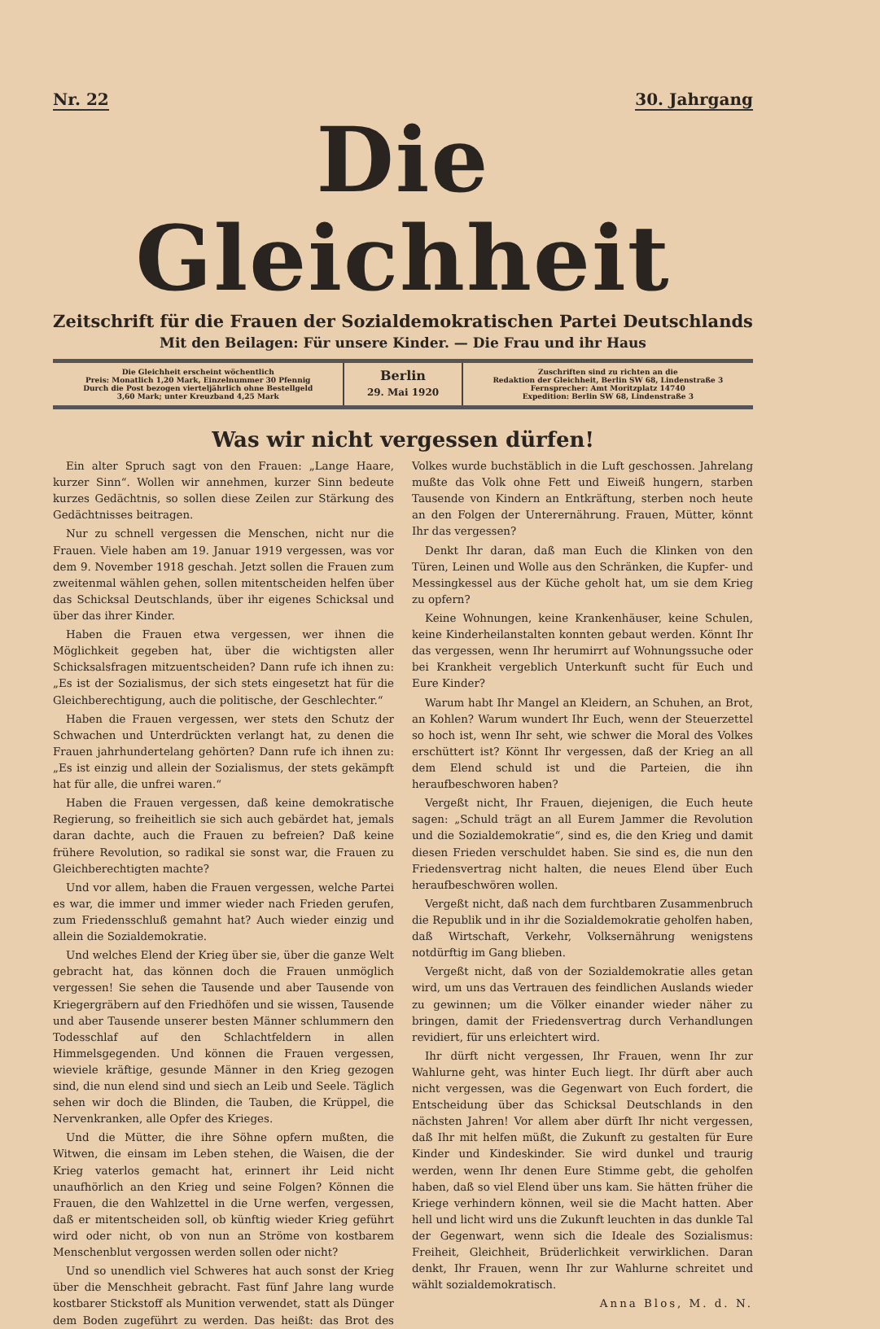Nr. 22 30. Jahrgang
Die Gleichheit
Zeitschrift für die Frauen der Sozialdemokratischen Partei Deutschlands
Mit den Beilagen: Für unsere Kinder. — Die Frau und ihr Haus
Die Gleichheit erscheint wöchentlich
Preis: Monatlich 1,20 Mark, Einzelnummer 30 Pfennig
Durch die Post bezogen vierteljährlich ohne Bestellgeld
3,60 Mark; unter Kreuzband 4,25 Mark
Berlin
29. Mai 1920
Zuschriften sind zu richten an die
Redaktion der Gleichheit, Berlin SW 68, Lindenstraße 3
Fernsprecher: Amt Moritzplatz 14740
Expedition: Berlin SW 68, Lindenstraße 3
Was wir nicht vergessen dürfen!
Ein alter Spruch sagt von den Frauen: „Lange Haare, kurzer Sinn“. Wollen wir annehmen, kurzer Sinn bedeute kurzes Gedächtnis, so sollen diese Zeilen zur Stärkung des Gedächtnisses beitragen.
Nur zu schnell vergessen die Menschen, nicht nur die Frauen. Viele haben am 19. Januar 1919 vergessen, was vor dem 9. November 1918 geschah. Jetzt sollen die Frauen zum zweitenmal wählen gehen, sollen mitentscheiden helfen über das Schicksal Deutschlands, über ihr eigenes Schicksal und über das ihrer Kinder.
Haben die Frauen etwa vergessen, wer ihnen die Möglichkeit gegeben hat, über die wichtigsten aller Schicksalsfragen mitzuentscheiden? Dann rufe ich ihnen zu: „Es ist der Sozialismus, der sich stets eingesetzt hat für die Gleichberechtigung, auch die politische, der Geschlechter.“
Haben die Frauen vergessen, wer stets den Schutz der Schwachen und Unterdrückten verlangt hat, zu denen die Frauen jahrhundertelang gehörten? Dann rufe ich ihnen zu: „Es ist einzig und allein der Sozialismus, der stets gekämpft hat für alle, die unfrei waren.“
Haben die Frauen vergessen, daß keine demokratische Regierung, so freiheitlich sie sich auch gebärdet hat, jemals daran dachte, auch die Frauen zu befreien? Daß keine frühere Revolution, so radikal sie sonst war, die Frauen zu Gleichberechtigten machte?
Und vor allem, haben die Frauen vergessen, welche Partei es war, die immer und immer wieder nach Frieden gerufen, zum Friedensschluß gemahnt hat? Auch wieder einzig und allein die Sozialdemokratie.
Und welches Elend der Krieg über sie, über die ganze Welt gebracht hat, das können doch die Frauen unmöglich vergessen! Sie sehen die Tausende und aber Tausende von Kriegergräbern auf den Friedhöfen und sie wissen, Tausende und aber Tausende unserer besten Männer schlummern den Todesschlaf auf den Schlachtfeldern in allen Himmelsgegenden. Und können die Frauen vergessen, wieviele kräftige, gesunde Männer in den Krieg gezogen sind, die nun elend sind und siech an Leib und Seele. Täglich sehen wir doch die Blinden, die Tauben, die Krüppel, die Nervenkranken, alle Opfer des Krieges.
Und die Mütter, die ihre Söhne opfern mußten, die Witwen, die einsam im Leben stehen, die Waisen, die der Krieg vaterlos gemacht hat, erinnert ihr Leid nicht unaufhörlich an den Krieg und seine Folgen? Können die Frauen, die den Wahlzettel in die Urne werfen, vergessen, daß er mitentscheiden soll, ob künftig wieder Krieg geführt wird oder nicht, ob von nun an Ströme von kostbarem Menschenblut vergossen werden sollen oder nicht?
Und so unendlich viel Schweres hat auch sonst der Krieg über die Menschheit gebracht. Fast fünf Jahre lang wurde kostbarer Stickstoff als Munition verwendet, statt als Dünger dem Boden zugeführt zu werden. Das heißt: das Brot des Volkes wurde buchstäblich in die Luft geschossen. Jahrelang mußte das Volk ohne Fett und Eiweiß hungern, starben Tausende von Kindern an Entkräftung, sterben noch heute an den Folgen der Unterernährung. Frauen, Mütter, könnt Ihr das vergessen?
Denkt Ihr daran, daß man Euch die Klinken von den Türen, Leinen und Wolle aus den Schränken, die Kupfer- und Messingkessel aus der Küche geholt hat, um sie dem Krieg zu opfern?
Keine Wohnungen, keine Krankenhäuser, keine Schulen, keine Kinderheilanstalten konnten gebaut werden. Könnt Ihr das vergessen, wenn Ihr herumirrt auf Wohnungssuche oder bei Krankheit vergeblich Unterkunft sucht für Euch und Eure Kinder?
Warum habt Ihr Mangel an Kleidern, an Schuhen, an Brot, an Kohlen? Warum wundert Ihr Euch, wenn der Steuerzettel so hoch ist, wenn Ihr seht, wie schwer die Moral des Volkes erschüttert ist? Könnt Ihr vergessen, daß der Krieg an all dem Elend schuld ist und die Parteien, die ihn heraufbeschworen haben?
Vergeßt nicht, Ihr Frauen, diejenigen, die Euch heute sagen: „Schuld trägt an all Eurem Jammer die Revolution und die Sozialdemokratie“, sind es, die den Krieg und damit diesen Frieden verschuldet haben. Sie sind es, die nun den Friedensvertrag nicht halten, die neues Elend über Euch heraufbeschwören wollen.
Vergeßt nicht, daß nach dem furchtbaren Zusammenbruch die Republik und in ihr die Sozialdemokratie geholfen haben, daß Wirtschaft, Verkehr, Volksernährung wenigstens notdürftig im Gang blieben.
Vergeßt nicht, daß von der Sozialdemokratie alles getan wird, um uns das Vertrauen des feindlichen Auslands wieder zu gewinnen; um die Völker einander wieder näher zu bringen, damit der Friedensvertrag durch Verhandlungen revidiert, für uns erleichtert wird.
Ihr dürft nicht vergessen, Ihr Frauen, wenn Ihr zur Wahlurne geht, was hinter Euch liegt. Ihr dürft aber auch nicht vergessen, was die Gegenwart von Euch fordert, die Entscheidung über das Schicksal Deutschlands in den nächsten Jahren! Vor allem aber dürft Ihr nicht vergessen, daß Ihr mit helfen müßt, die Zukunft zu gestalten für Eure Kinder und Kindeskinder. Sie wird dunkel und traurig werden, wenn Ihr denen Eure Stimme gebt, die geholfen haben, daß so viel Elend über uns kam. Sie hätten früher die Kriege verhindern können, weil sie die Macht hatten. Aber hell und licht wird uns die Zukunft leuchten in das dunkle Tal der Gegenwart, wenn sich die Ideale des Sozialismus: Freiheit, Gleichheit, Brüderlichkeit verwirklichen. Daran denkt, Ihr Frauen, wenn Ihr zur Wahlurne schreitet und wählt sozialdemokratisch.
Anna Blos, M. d. N.